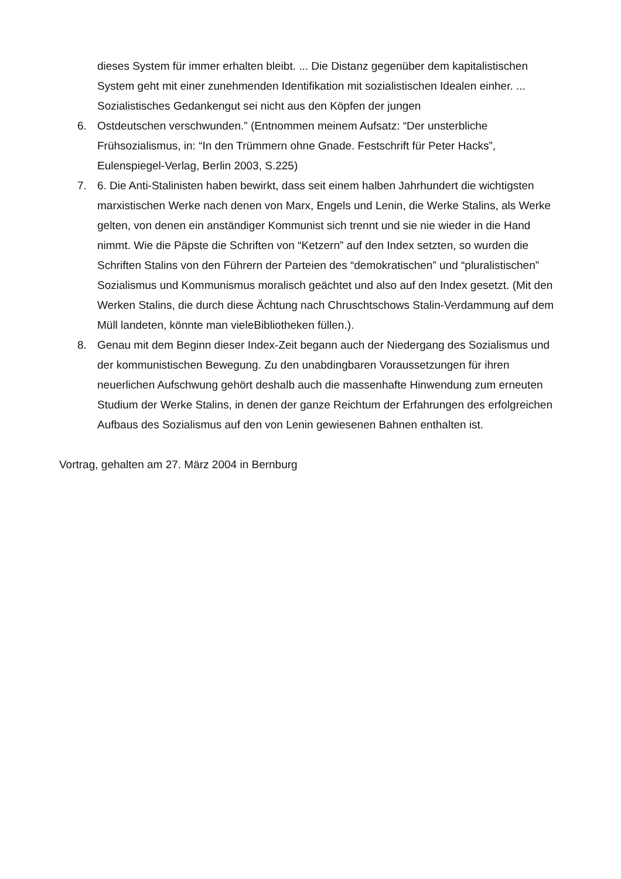dieses System für immer erhalten bleibt. ... Die Distanz gegenüber dem kapitalistischen System geht mit einer zunehmenden Identifikation mit sozialistischen Idealen einher. ... Sozialistisches Gedankengut sei nicht aus den Köpfen der jungen
6. Ostdeutschen verschwunden.” (Entnommen meinem Aufsatz: “Der unsterbliche Frühsozialismus, in: “In den Trümmern ohne Gnade. Festschrift für Peter Hacks”, Eulenspiegel-Verlag, Berlin 2003, S.225)
7. 6. Die Anti-Stalinisten haben bewirkt, dass seit einem halben Jahrhundert die wichtigsten marxistischen Werke nach denen von Marx, Engels und Lenin, die Werke Stalins, als Werke gelten, von denen ein anständiger Kommunist sich trennt und sie nie wieder in die Hand nimmt. Wie die Päpste die Schriften von “Ketzern” auf den Index setzten, so wurden die Schriften Stalins von den Führern der Parteien des “demokratischen” und “pluralistischen” Sozialismus und Kommunismus moralisch geächtet und also auf den Index gesetzt. (Mit den Werken Stalins, die durch diese Ächtung nach Chruschtschows Stalin-Verdammung auf dem Müll landeten, könnte man vieleBibliotheken füllen.).
8. Genau mit dem Beginn dieser Index-Zeit begann auch der Niedergang des Sozialismus und der kommunistischen Bewegung. Zu den unabdingbaren Voraussetzungen für ihren neuerlichen Aufschwung gehört deshalb auch die massenhafte Hinwendung zum erneuten Studium der Werke Stalins, in denen der ganze Reichtum der Erfahrungen des erfolgreichen Aufbaus des Sozialismus auf den von Lenin gewiesenen Bahnen enthalten ist.
Vortrag, gehalten am 27. März 2004 in Bernburg